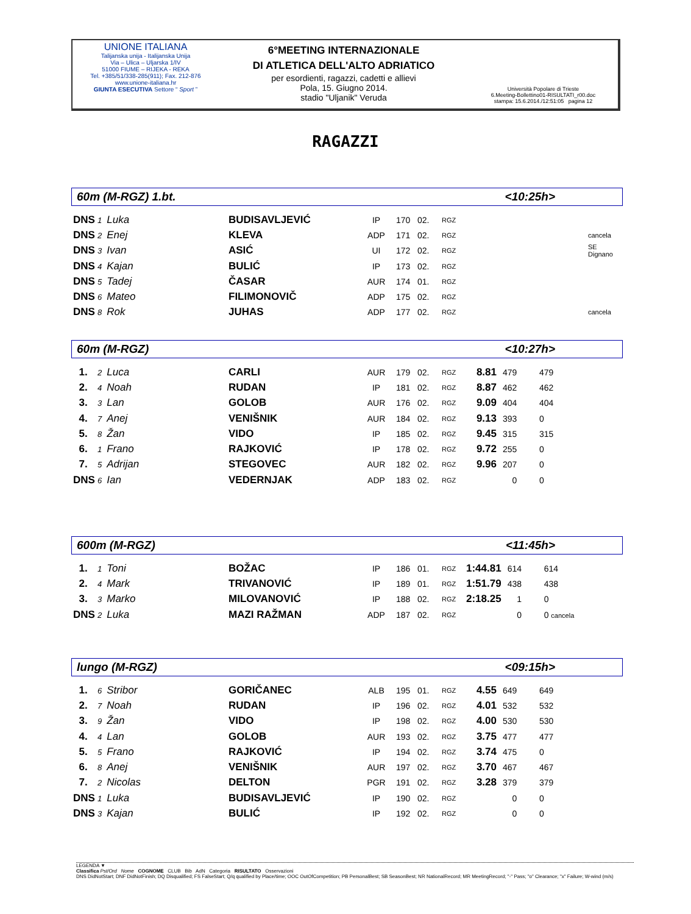UNIONE ITALIANA
Talijanska unija - Italijanska Unija
Via – Ulica – Uljarska 1/IV
51000 FIUME – RIJEKA - REKA
Tel. +385/51/338-285(911); Fax. 212-876
www.unione-italiana.hr
GIUNTA ESECUTIVA Settore “ Sport ”
6°MEETING INTERNAZIONALE
DI ATLETICA DELL'ALTO ADRIATICO
per esordienti, ragazzi, cadetti e allievi
Pola, 15. Giugno 2014.
stadio "Uljanik" Veruda
Università Popolare di Trieste
6.Meeting-Bollettino01-RISULTATI_r00.doc
stampa: 15.6.2014./12:51:05 pagina 12
RAGAZZI
60m (M-RGZ) 1.bt. <10:25h>
| DNS | 1 Luka | BUDISAVLJEVIĆ | IP | 170 | 02. | RGZ | | | | |
| DNS | 2 Enej | KLEVA | ADP | 171 | 02. | RGZ | | | | cancela |
| DNS | 3 Ivan | ASIĆ | UI | 172 | 02. | RGZ | | | | SE Dignano |
| DNS | 4 Kajan | BULIĆ | IP | 173 | 02. | RGZ | | | | |
| DNS | 5 Tadej | ČASAR | AUR | 174 | 01. | RGZ | | | | |
| DNS | 6 Mateo | FILIMONOVIČ | ADP | 175 | 02. | RGZ | | | | |
| DNS | 8 Rok | JUHAS | ADP | 177 | 02. | RGZ | | | | cancela |
60m (M-RGZ) <10:27h>
| 1. | 2 Luca | CARLI | AUR | 179 | 02. | RGZ | 8.81 | 479 | 479 |
| 2. | 4 Noah | RUDAN | IP | 181 | 02. | RGZ | 8.87 | 462 | 462 |
| 3. | 3 Lan | GOLOB | AUR | 176 | 02. | RGZ | 9.09 | 404 | 404 |
| 4. | 7 Anej | VENIŠNIK | AUR | 184 | 02. | RGZ | 9.13 | 393 | 0 |
| 5. | 8 Žan | VIDO | IP | 185 | 02. | RGZ | 9.45 | 315 | 315 |
| 6. | 1 Frano | RAJKOVIĆ | IP | 178 | 02. | RGZ | 9.72 | 255 | 0 |
| 7. | 5 Adrijan | STEGOVEC | AUR | 182 | 02. | RGZ | 9.96 | 207 | 0 |
| DNS | 6 Ian | VEDERNJAK | ADP | 183 | 02. | RGZ | | 0 | 0 |
600m (M-RGZ) <11:45h>
| 1. | 1 Toni | BOŽAC | IP | 186 | 01. | RGZ | 1:44.81 | 614 | 614 |
| 2. | 4 Mark | TRIVANOVIĆ | IP | 189 | 01. | RGZ | 1:51.79 | 438 | 438 |
| 3. | 3 Marko | MILOVANOVIĆ | IP | 188 | 02. | RGZ | 2:18.25 | 1 | 0 |
| DNS | 2 Luka | MAZI RAŽMAN | ADP | 187 | 02. | RGZ | | 0 | 0 cancela |
lungo (M-RGZ) <09:15h>
| 1. | 6 Stribor | GORIČANEC | ALB | 195 | 01. | RGZ | 4.55 | 649 | 649 |
| 2. | 7 Noah | RUDAN | IP | 196 | 02. | RGZ | 4.01 | 532 | 532 |
| 3. | 9 Žan | VIDO | IP | 198 | 02. | RGZ | 4.00 | 530 | 530 |
| 4. | 4 Lan | GOLOB | AUR | 193 | 02. | RGZ | 3.75 | 477 | 477 |
| 5. | 5 Frano | RAJKOVIĆ | IP | 194 | 02. | RGZ | 3.74 | 475 | 0 |
| 6. | 8 Anej | VENIŠNIK | AUR | 197 | 02. | RGZ | 3.70 | 467 | 467 |
| 7. | 2 Nicolas | DELTON | PGR | 191 | 02. | RGZ | 3.28 | 379 | 379 |
| DNS | 1 Luka | BUDISAVLJEVIĆ | IP | 190 | 02. | RGZ | | 0 | 0 |
| DNS | 3 Kajan | BULIĆ | IP | 192 | 02. | RGZ | | 0 | 0 |
LEGENDA ▼
Classifica Pst/Ord Nome COGNOME CLUB Bib AdN Categoria RISULTATO Osservazioni
DNS DidNotStart; DNF DidNotFinish; DQ Disqualified; FS FalseStart; Q/q qualified by Place/time; OOC OutOfCompetition; PB PersonalBest; SB SeasonBest; NR NationalRecord; MR MeetingRecord; "-" Pass; "o" Clearance; "x" Failure; W-wind (m/s)